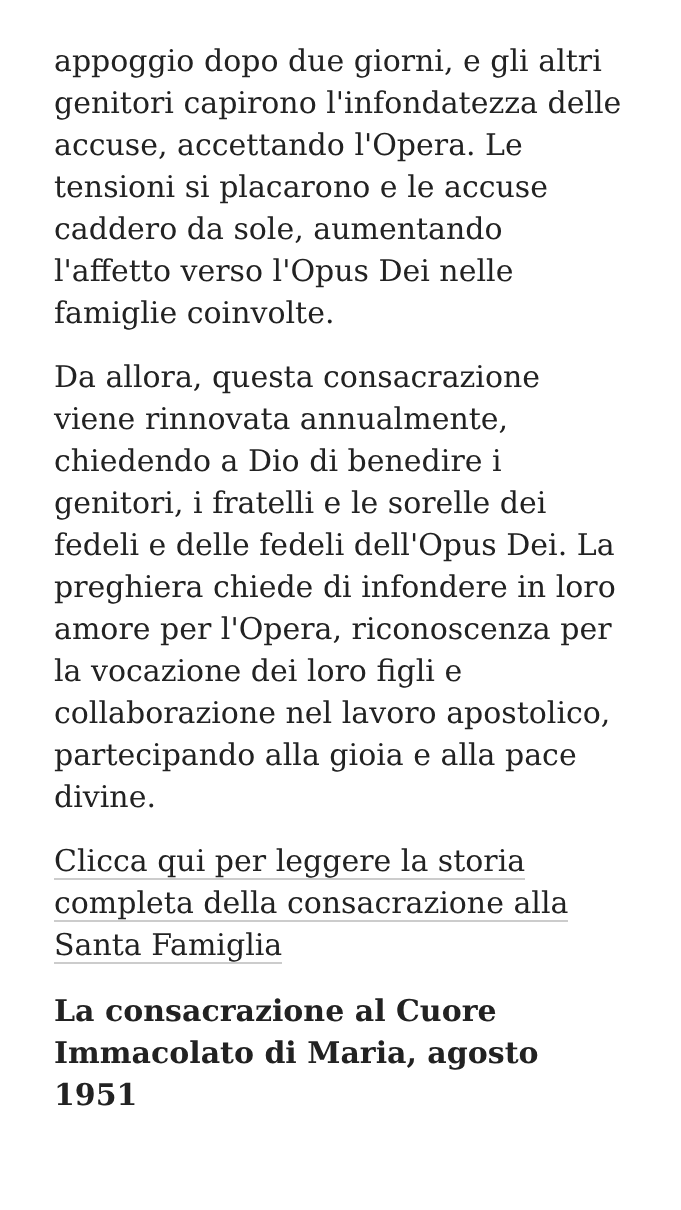appoggio dopo due giorni, e gli altri genitori capirono l'infondatezza delle accuse, accettando l'Opera. Le tensioni si placarono e le accuse caddero da sole, aumentando l'affetto verso l'Opus Dei nelle famiglie coinvolte.
Da allora, questa consacrazione viene rinnovata annualmente, chiedendo a Dio di benedire i genitori, i fratelli e le sorelle dei fedeli e delle fedeli dell'Opus Dei. La preghiera chiede di infondere in loro amore per l'Opera, riconoscenza per la vocazione dei loro figli e collaborazione nel lavoro apostolico, partecipando alla gioia e alla pace divine.
Clicca qui per leggere la storia completa della consacrazione alla Santa Famiglia
La consacrazione al Cuore Immacolato di Maria, agosto 1951